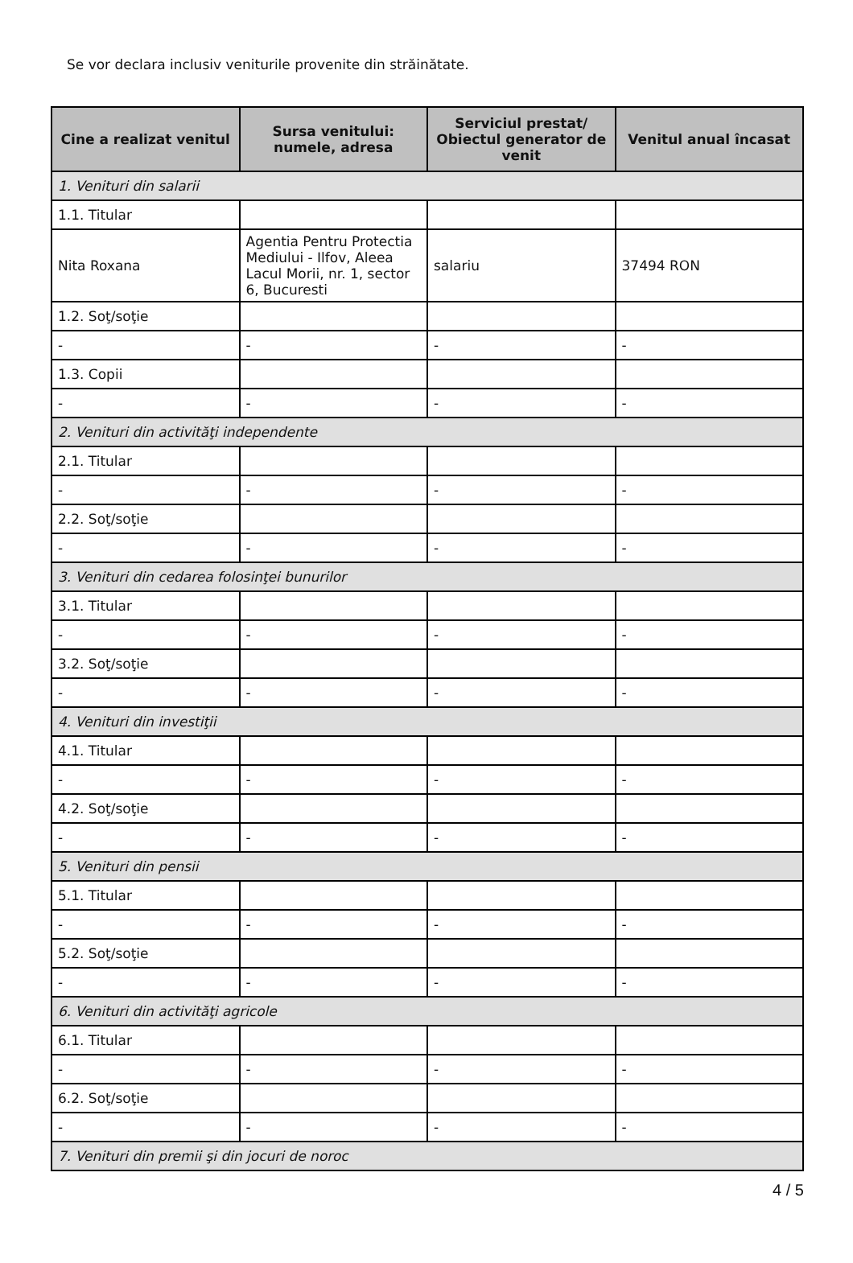Se vor declara inclusiv veniturile provenite din străinătate.
| Cine a realizat venitul | Sursa venitului: numele, adresa | Serviciul prestat/ Obiectul generator de venit | Venitul anual încasat |
| --- | --- | --- | --- |
| 1. Venituri din salarii | | | |
| 1.1. Titular | | | |
| Nita Roxana | Agentia Pentru Protectia Mediului - Ilfov, Aleea Lacul Morii, nr. 1, sector 6, Bucuresti | salariu | 37494 RON |
| 1.2. Soţ/soţie | | | |
| - | - | - | - |
| 1.3. Copii | | | |
| - | - | - | - |
| 2. Venituri din activităţi independente | | | |
| 2.1. Titular | | | |
| - | - | - | - |
| 2.2. Soţ/soţie | | | |
| - | - | - | - |
| 3. Venituri din cedarea folosinţei bunurilor | | | |
| 3.1. Titular | | | |
| - | - | - | - |
| 3.2. Soţ/soţie | | | |
| - | - | - | - |
| 4. Venituri din investiţii | | | |
| 4.1. Titular | | | |
| - | - | - | - |
| 4.2. Soţ/soţie | | | |
| - | - | - | - |
| 5. Venituri din pensii | | | |
| 5.1. Titular | | | |
| - | - | - | - |
| 5.2. Soţ/soţie | | | |
| - | - | - | - |
| 6. Venituri din activităţi agricole | | | |
| 6.1. Titular | | | |
| - | - | - | - |
| 6.2. Soţ/soţie | | | |
| - | - | - | - |
| 7. Venituri din premii şi din jocuri de noroc | | | |
4 / 5